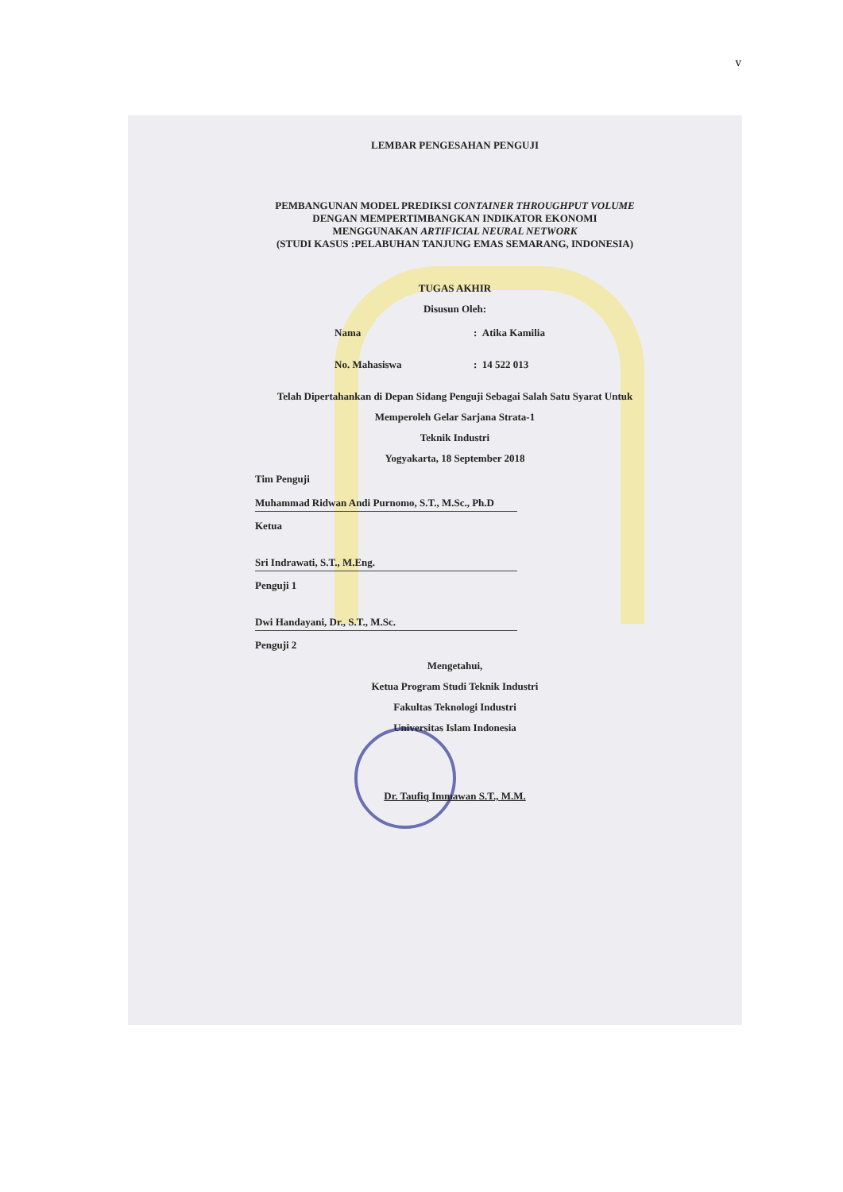v
LEMBAR PENGESAHAN PENGUJI
PEMBANGUNAN MODEL PREDIKSI CONTAINER THROUGHPUT VOLUME
DENGAN MEMPERTIMBANGKAN INDIKATOR EKONOMI
MENGGUNAKAN ARTIFICIAL NEURAL NETWORK
(STUDI KASUS :PELABUHAN TANJUNG EMAS SEMARANG, INDONESIA)
TUGAS AKHIR
Disusun Oleh:
Nama: Atika Kamilia
No. Mahasiswa: 14 522 013
Telah Dipertahankan di Depan Sidang Penguji Sebagai Salah Satu Syarat Untuk
Memperoleh Gelar Sarjana Strata-1
Teknik Industri
Yogyakarta, 18 September 2018
Tim Penguji
Muhammad Ridwan Andi Purnomo, S.T., M.Sc., Ph.D
Ketua
Sri Indrawati, S.T., M.Eng.
Penguji 1
Dwi Handayani, Dr., S.T., M.Sc.
Penguji 2
Mengetahui,
Ketua Program Studi Teknik Industri
Fakultas Teknologi Industri
Universitas Islam Indonesia
Dr. Taufiq Immawan S.T., M.M.